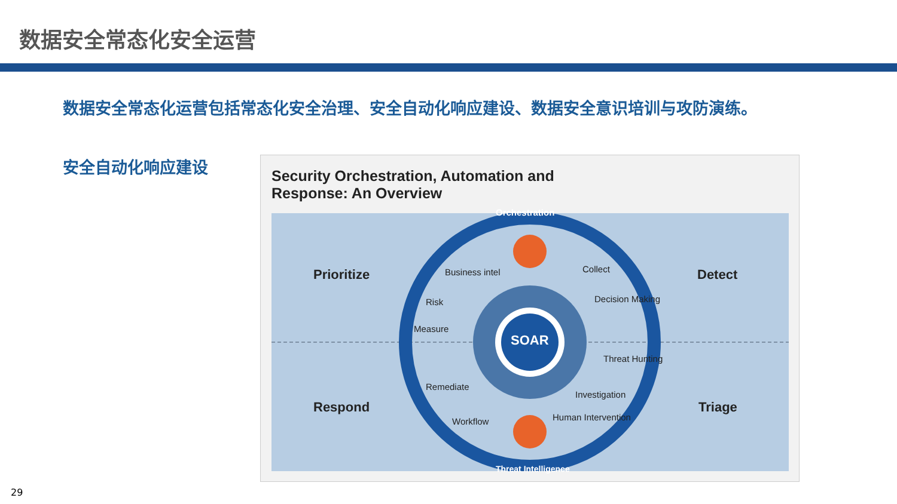数据安全常态化安全运营
数据安全常态化运营包括常态化安全治理、安全自动化响应建设、数据安全意识培训与攻防演练。
安全自动化响应建设
Security Orchestration, Automation and
Response: An Overview
Prioritize Detect
Respond Triage
SOAR
Orchestration
Threat Intelligence
Business intel
Risk
Measure
Remediate
Workflow
Collect
Decision Making
Threat Hunting
Investigation
Human Intervention
29